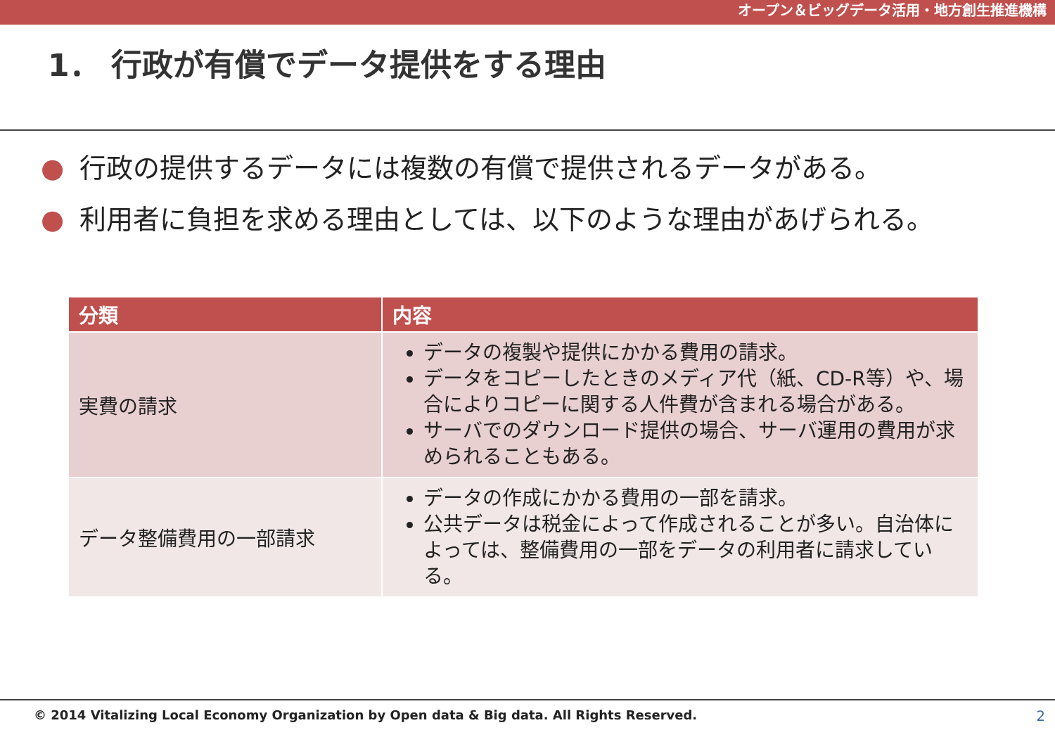オープン＆ビッグデータ活用・地方創生推進機構
1． 行政が有償でデータ提供をする理由
● 行政の提供するデータには複数の有償で提供されるデータがある。
● 利用者に負担を求める理由としては、以下のような理由があげられる。
| 分類 | 内容 |
| --- | --- |
| 実費の請求 | データの複製や提供にかかる費用の請求。 データをコピーしたときのメディア代（紙、CD-R等）や、場合によりコピーに関する人件費が含まれる場合がある。 サーバでのダウンロード提供の場合、サーバ運用の費用が求められることもある。 |
| データ整備費用の一部請求 | データの作成にかかる費用の一部を請求。 公共データは税金によって作成されることが多い。自治体によっては、整備費用の一部をデータの利用者に請求している。 |
© 2014 Vitalizing Local Economy Organization by Open data & Big data. All Rights Reserved.
2